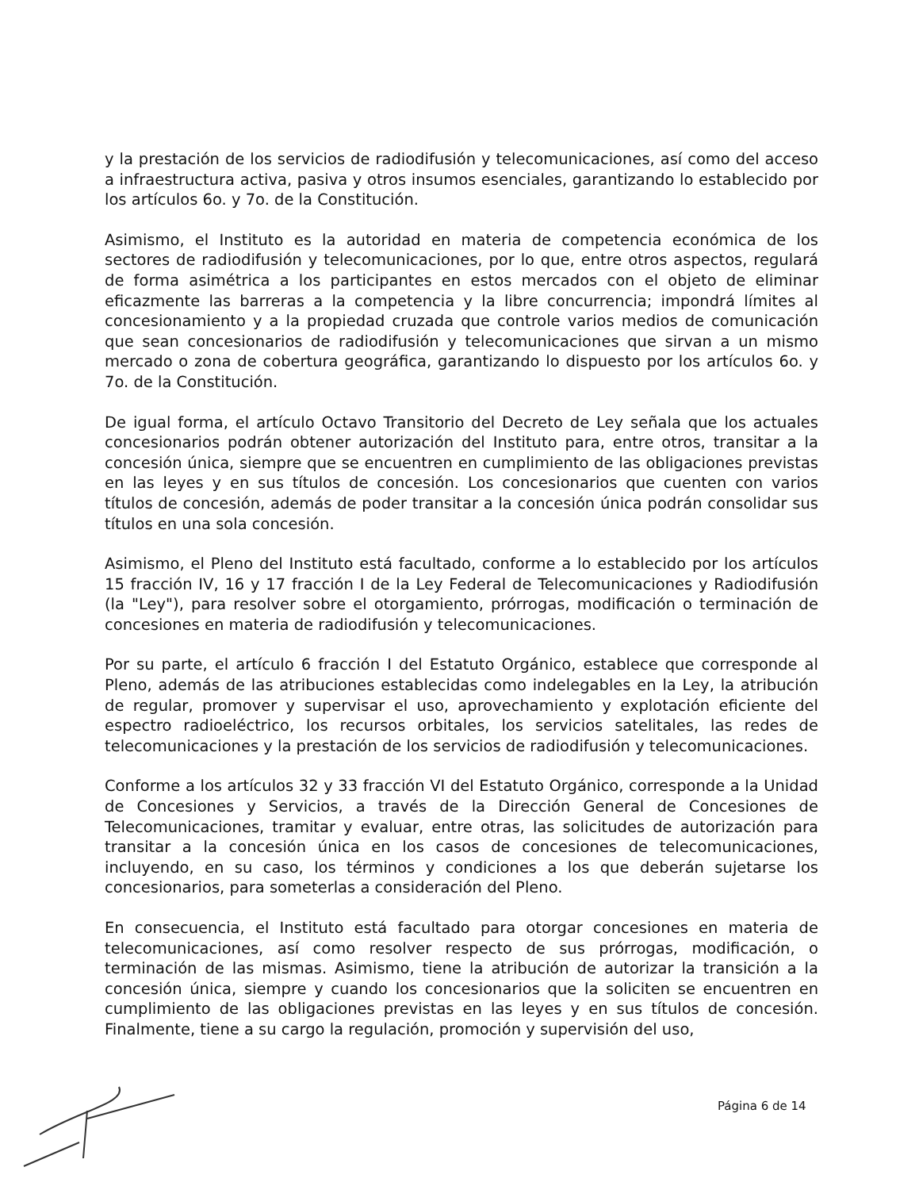y la prestación de los servicios de radiodifusión y telecomunicaciones, así como del acceso a infraestructura activa, pasiva y otros insumos esenciales, garantizando lo establecido por los artículos 6o. y 7o. de la Constitución.
Asimismo, el Instituto es la autoridad en materia de competencia económica de los sectores de radiodifusión y telecomunicaciones, por lo que, entre otros aspectos, regulará de forma asimétrica a los participantes en estos mercados con el objeto de eliminar eficazmente las barreras a la competencia y la libre concurrencia; impondrá límites al concesionamiento y a la propiedad cruzada que controle varios medios de comunicación que sean concesionarios de radiodifusión y telecomunicaciones que sirvan a un mismo mercado o zona de cobertura geográfica, garantizando lo dispuesto por los artículos 6o. y 7o. de la Constitución.
De igual forma, el artículo Octavo Transitorio del Decreto de Ley señala que los actuales concesionarios podrán obtener autorización del Instituto para, entre otros, transitar a la concesión única, siempre que se encuentren en cumplimiento de las obligaciones previstas en las leyes y en sus títulos de concesión. Los concesionarios que cuenten con varios títulos de concesión, además de poder transitar a la concesión única podrán consolidar sus títulos en una sola concesión.
Asimismo, el Pleno del Instituto está facultado, conforme a lo establecido por los artículos 15 fracción IV, 16 y 17 fracción I de la Ley Federal de Telecomunicaciones y Radiodifusión (la "Ley"), para resolver sobre el otorgamiento, prórrogas, modificación o terminación de concesiones en materia de radiodifusión y telecomunicaciones.
Por su parte, el artículo 6 fracción I del Estatuto Orgánico, establece que corresponde al Pleno, además de las atribuciones establecidas como indelegables en la Ley, la atribución de regular, promover y supervisar el uso, aprovechamiento y explotación eficiente del espectro radioeléctrico, los recursos orbitales, los servicios satelitales, las redes de telecomunicaciones y la prestación de los servicios de radiodifusión y telecomunicaciones.
Conforme a los artículos 32 y 33 fracción VI del Estatuto Orgánico, corresponde a la Unidad de Concesiones y Servicios, a través de la Dirección General de Concesiones de Telecomunicaciones, tramitar y evaluar, entre otras, las solicitudes de autorización para transitar a la concesión única en los casos de concesiones de telecomunicaciones, incluyendo, en su caso, los términos y condiciones a los que deberán sujetarse los concesionarios, para someterlas a consideración del Pleno.
En consecuencia, el Instituto está facultado para otorgar concesiones en materia de telecomunicaciones, así como resolver respecto de sus prórrogas, modificación, o terminación de las mismas. Asimismo, tiene la atribución de autorizar la transición a la concesión única, siempre y cuando los concesionarios que la soliciten se encuentren en cumplimiento de las obligaciones previstas en las leyes y en sus títulos de concesión. Finalmente, tiene a su cargo la regulación, promoción y supervisión del uso,
Página 6 de 14